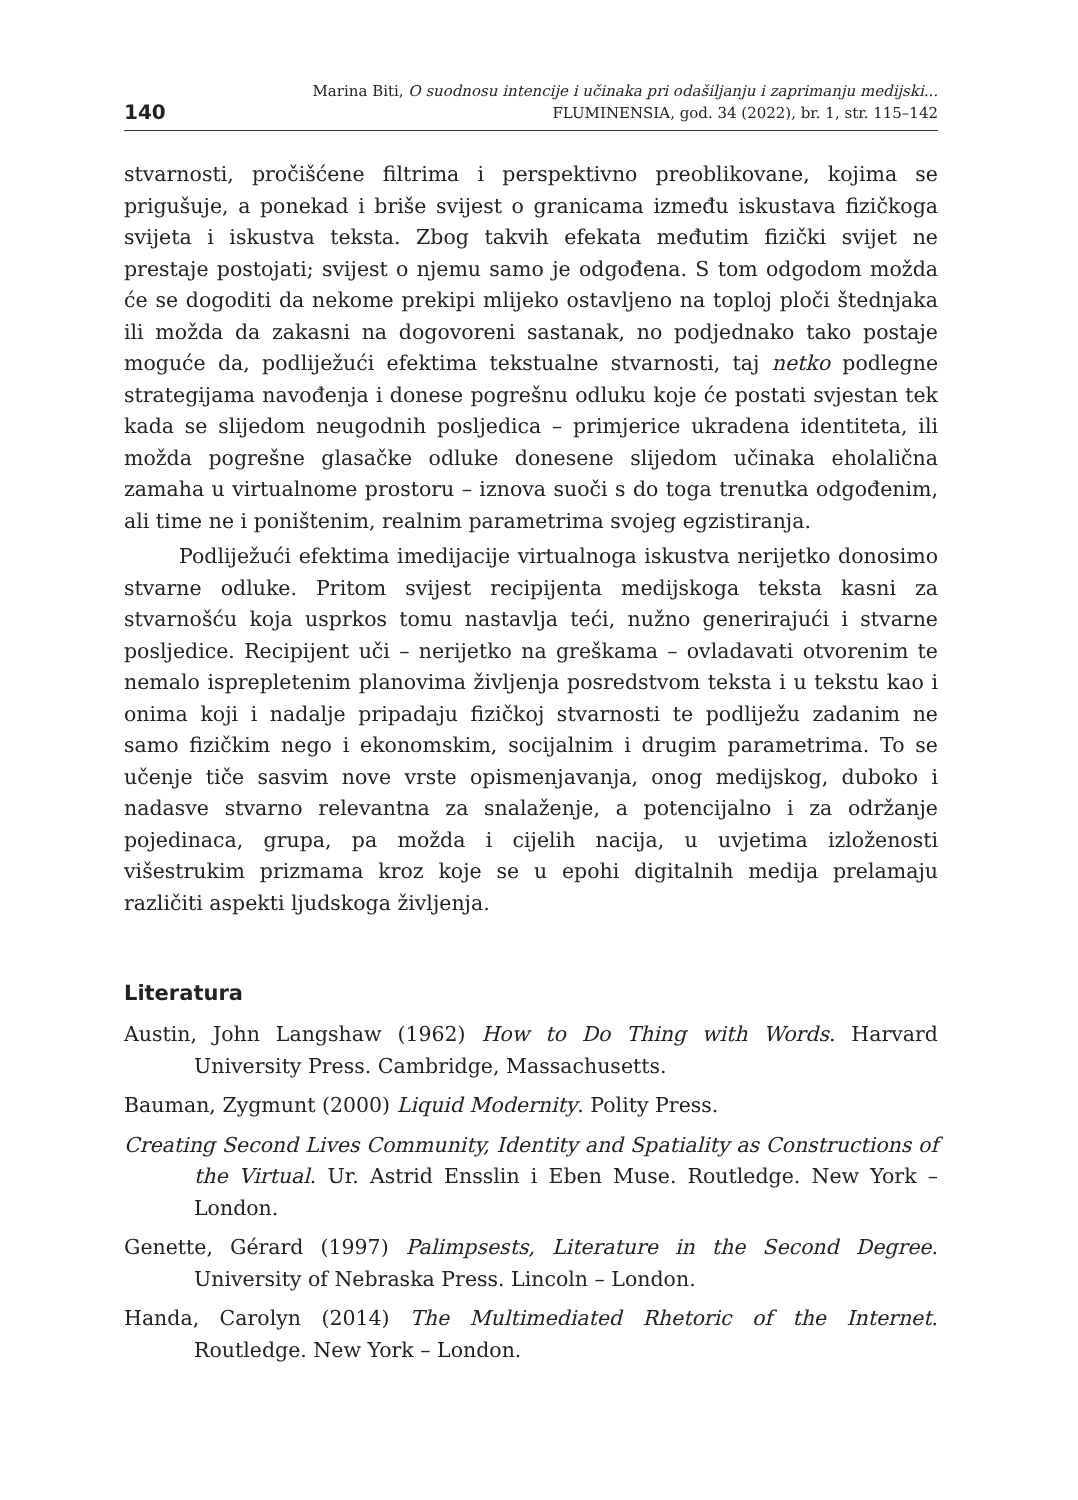140
Marina Biti, O suodnosu intencije i učinaka pri odašiljanju i zaprimanju medijski...
FLUMINENSIA, god. 34 (2022), br. 1, str. 115–142
stvarnosti, pročišćene filtrima i perspektivno preoblikovane, kojima se prigušuje, a ponekad i briše svijest o granicama između iskustava fizičkoga svijeta i iskustva teksta. Zbog takvih efekata međutim fizički svijet ne prestaje postojati; svijest o njemu samo je odgođena. S tom odgodom možda će se dogoditi da nekome prekipi mlijeko ostavljeno na toploj ploči štednjaka ili možda da zakasni na dogovoreni sastanak, no podjednako tako postaje moguće da, podliježući efektima tekstualne stvarnosti, taj netko podlegne strategijama navođenja i donese pogrešnu odluku koje će postati svjestan tek kada se slijedom neugodnih posljedica – primjerice ukradena identiteta, ili možda pogrešne glasačke odluke donesene slijedom učinaka eholalična zamaha u virtualnome prostoru – iznova suoči s do toga trenutka odgođenim, ali time ne i poništenim, realnim parametrima svojeg egzistiranja.
Podliježući efektima imedijacije virtualnoga iskustva nerijetko donosimo stvarne odluke. Pritom svijest recipijenta medijskoga teksta kasni za stvarnošću koja usprkos tomu nastavlja teći, nužno generirajući i stvarne posljedice. Recipijent uči – nerijetko na greškama – ovladavati otvorenim te nemalo isprepletenim planovima življenja posredstvom teksta i u tekstu kao i onima koji i nadalje pripadaju fizičkoj stvarnosti te podliježu zadanim ne samo fizičkim nego i ekonomskim, socijalnim i drugim parametrima. To se učenje tiče sasvim nove vrste opismenjavanja, onog medijskog, duboko i nadasve stvarno relevantna za snalaženje, a potencijalno i za održanje pojedinaca, grupa, pa možda i cijelih nacija, u uvjetima izloženosti višestrukim prizmama kroz koje se u epohi digitalnih medija prelamaju različiti aspekti ljudskoga življenja.
Literatura
Austin, John Langshaw (1962) How to Do Thing with Words. Harvard University Press. Cambridge, Massachusetts.
Bauman, Zygmunt (2000) Liquid Modernity. Polity Press.
Creating Second Lives Community, Identity and Spatiality as Constructions of the Virtual. Ur. Astrid Ensslin i Eben Muse. Routledge. New York – London.
Genette, Gérard (1997) Palimpsests, Literature in the Second Degree. University of Nebraska Press. Lincoln – London.
Handa, Carolyn (2014) The Multimediated Rhetoric of the Internet. Routledge. New York – London.